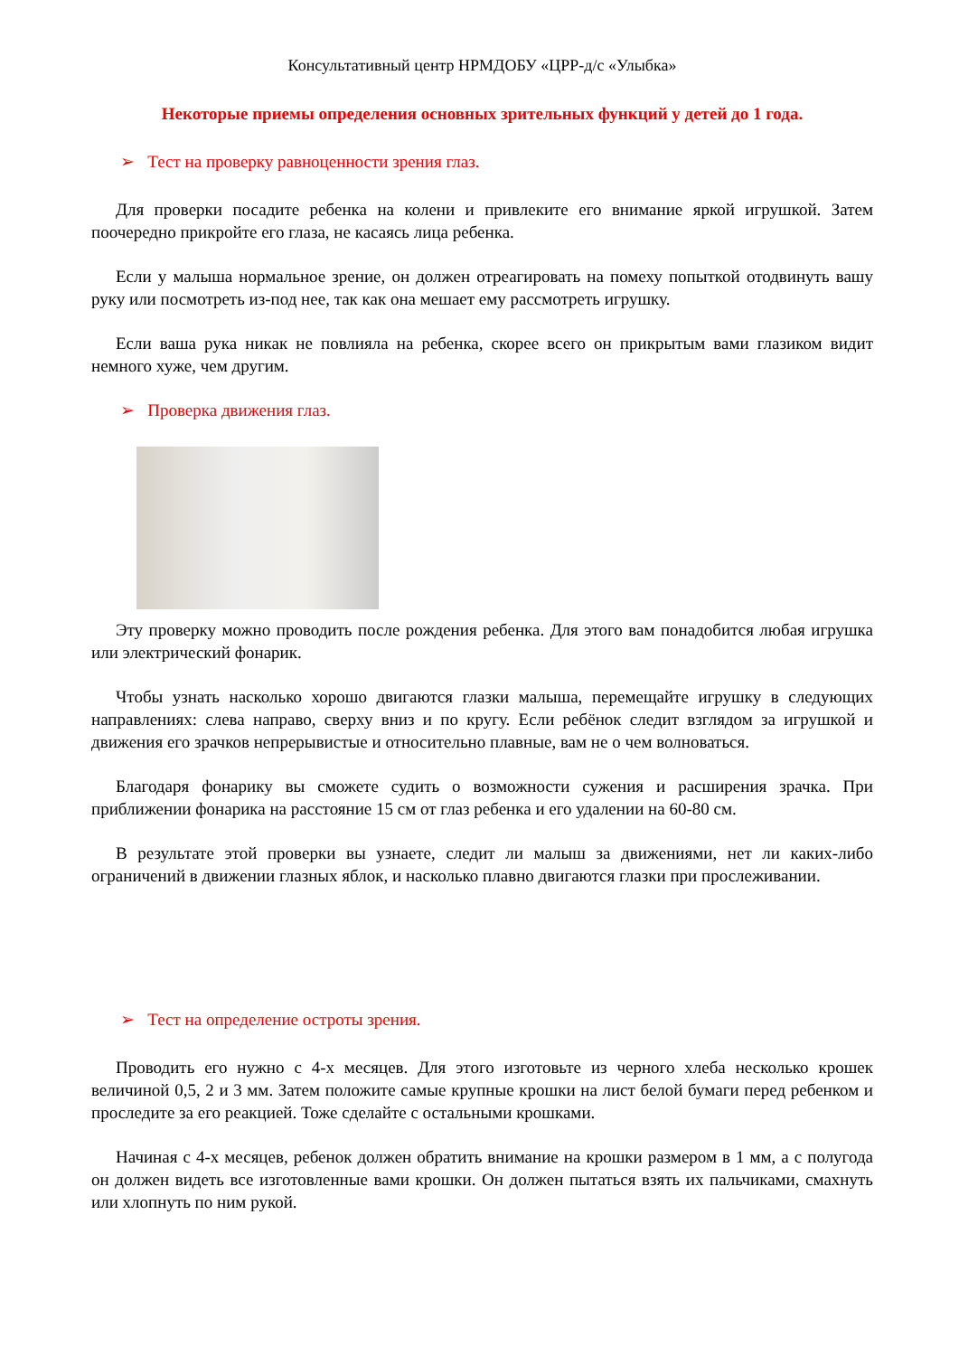Консультативный центр НРМДОБУ «ЦРР-д/с «Улыбка»
Некоторые приемы определения основных зрительных функций у детей до 1 года.
➢ Тест на проверку равноценности зрения глаз.
Для проверки посадите ребенка на колени и привлеките его внимание яркой игрушкой. Затем поочередно прикройте его глаза, не касаясь лица ребенка.
Если у малыша нормальное зрение, он должен отреагировать на помеху попыткой отодвинуть вашу руку или посмотреть из-под нее, так как она мешает ему рассмотреть игрушку.
Если ваша рука никак не повлияла на ребенка, скорее всего он прикрытым вами глазиком видит немного хуже, чем другим.
➢ Проверка движения глаз.
Эту проверку можно проводить после рождения ребенка. Для этого вам понадобится любая игрушка или электрический фонарик.
Чтобы узнать насколько хорошо двигаются глазки малыша, перемещайте игрушку в следующих направлениях: слева направо, сверху вниз и по кругу. Если ребёнок следит взглядом за игрушкой и движения его зрачков непрерывистые и относительно плавные, вам не о чем волноваться.
Благодаря фонарику вы сможете судить о возможности сужения и расширения зрачка. При приближении фонарика на расстояние 15 см от глаз ребенка и его удалении на 60-80 см.
В результате этой проверки вы узнаете, следит ли малыш за движениями, нет ли каких-либо ограничений в движении глазных яблок, и насколько плавно двигаются глазки при прослеживании.
➢ Тест на определение остроты зрения.
Проводить его нужно с 4-х месяцев. Для этого изготовьте из черного хлеба несколько крошек величиной 0,5, 2 и 3 мм. Затем положите самые крупные крошки на лист белой бумаги перед ребенком и проследите за его реакцией. Тоже сделайте с остальными крошками.
Начиная с 4-х месяцев, ребенок должен обратить внимание на крошки размером в 1 мм, а с полугода он должен видеть все изготовленные вами крошки. Он должен пытаться взять их пальчиками, смахнуть или хлопнуть по ним рукой.